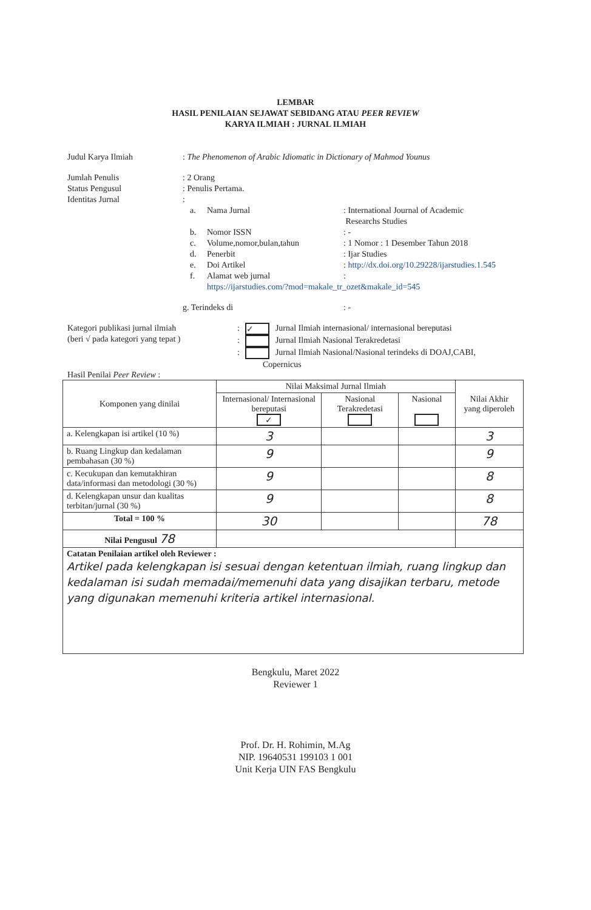LEMBAR
HASIL PENILAIAN SEJAWAT SEBIDANG ATAU PEER REVIEW
KARYA ILMIAH : JURNAL ILMIAH
Judul Karya Ilmiah : The Phenomenon of Arabic Idiomatic in Dictionary of Mahmod Younus
Jumlah Penulis : 2 Orang
Status Pengusul : Penulis Pertama.
Identitas Jurnal :
a. Nama Jurnal: International Journal of Academic
Researchs Studies
b. Nomor ISSN: -
c. Volume,nomor,bulan,tahun: 1 Nomor : 1 Desember Tahun 2018
d. Penerbit: Ijar Studies
e. Doi Artikel: http://dx.doi.org/10.29228/ijarstudies.1.545
f. Alamat web jurnal:
https://ijarstudies.com/?mod=makale_tr_ozet&makale_id=545
g. Terindeks di: -
Kategori publikasi jurnal ilmiah
(beri √ pada kategori yang tepat )
: ✓ Jurnal Ilmiah internasional/ internasional bereputasi
: Jurnal Ilmiah Nasional Terakredetasi
: Jurnal Ilmiah Nasional/Nasional terindeks di DOAJ,CABI,
Copernicus
Hasil Penilai Peer Review :
| Komponen yang dinilai | Nilai Maksimal Jurnal Ilmiah | | | Nilai Akhir yang diperoleh |
| --- | --- | --- | --- | --- |
| | Internasional/ Internasional bereputasi ✓ | Nasional Terakredetasi | Nasional | |
| a. Kelengkapan isi artikel (10 %) | 3 | | | 3 |
| b. Ruang Lingkup dan kedalaman pembahasan (30 %) | 9 | | | 9 |
| c. Kecukupan dan kemutakhiran data/informasi dan metodologi (30 %) | 9 | | | 8 |
| d. Kelengkapan unsur dan kualitas terbitan/jurnal (30 %) | 9 | | | 8 |
| Total = 100 % | 30 | | | 78 |
| Nilai Pengusul 78 | | | | |
| Catatan Penilaian artikel oleh Reviewer : Artikel pada kelengkapan isi sesuai dengan ketentuan ilmiah, ruang lingkup dan kedalaman isi sudah memadai/memenuhi data yang disajikan terbaru, metode yang digunakan memenuhi kriteria artikel internasional. | | | | |
Bengkulu, Maret 2022
Reviewer 1
Prof. Dr. H. Rohimin, M.Ag
NIP. 19640531 199103 1 001
Unit Kerja UIN FAS Bengkulu